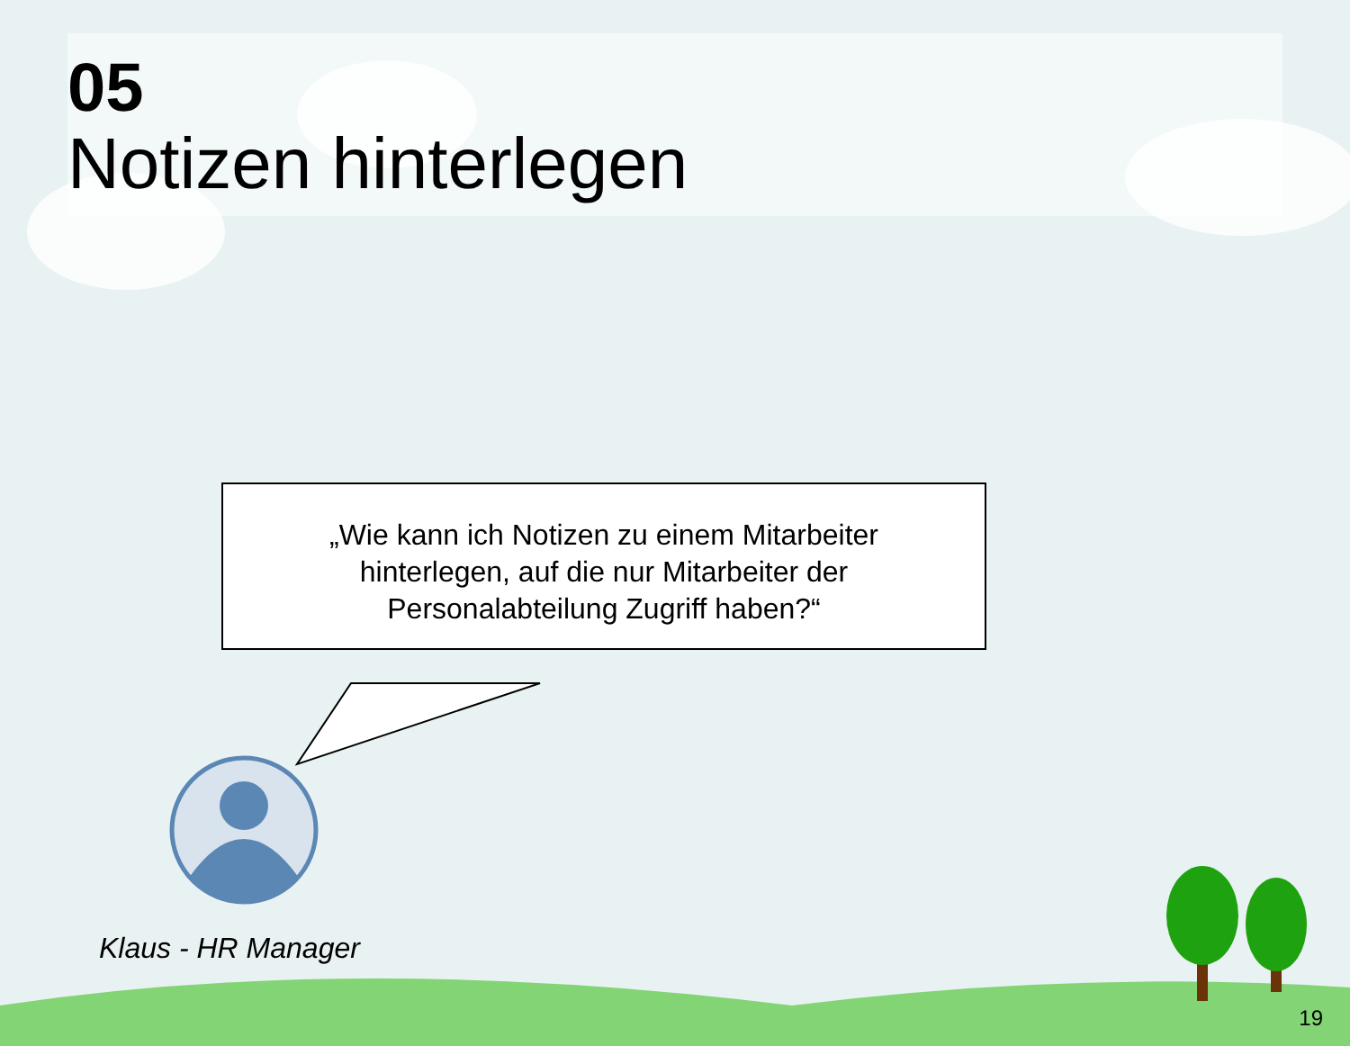05
Notizen hinterlegen
„Wie kann ich Notizen zu einem Mitarbeiter
hinterlegen, auf die nur Mitarbeiter der
Personalabteilung Zugriff haben?“
Klaus - HR Manager
19